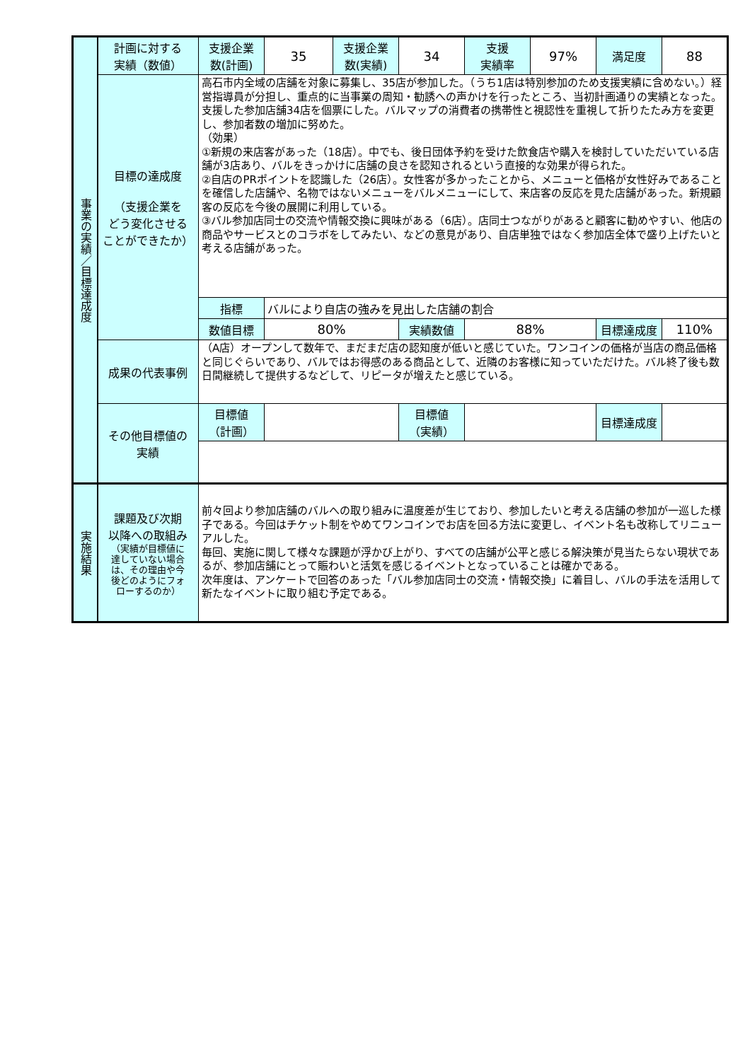| 事業の実績／目標達成度 | 計画に対する 実績（数値） | 支援企業 数(計画) | 35 | 支援企業 数(実績) | 34 | 支援 実績率 | 97% | 満足度 | 88 |
| | 目標の達成度 （支援企業を どう変化させる ことができたか） | 高石市内全域の店舗を対象に募集し、35店が参加した。（うち1店は特別参加のため支援実績に含めない。）経営指導員が分担し、重点的に当事業の周知・勧誘への声かけを行ったところ、当初計画通りの実績となった。支援した参加店舗34店を個票にした。バルマップの消費者の携帯性と視認性を重視して折りたたみ方を変更し、参加者数の増加に努めた。 （効果） ①新規の来店客があった（18店）。中でも、後日団体予約を受けた飲食店や購入を検討していただいている店舗が3店あり、バルをきっかけに店舗の良さを認知されるという直接的な効果が得られた。 ②自店のPRポイントを認識した（26店）。女性客が多かったことから、メニューと価格が女性好みであることを確信した店舗や、名物ではないメニューをバルメニューにして、来店客の反応を見た店舗があった。新規顧客の反応を今後の展開に利用している。 ③バル参加店同士の交流や情報交換に興味がある（6店）。店同士つながりがあると顧客に勧めやすい、他店の商品やサービスとのコラボをしてみたい、などの意見があり、自店単独ではなく参加店全体で盛り上げたいと考える店舗があった。 | | | | | | | |
| | | 指標 | バルにより自店の強みを見出した店舗の割合 | | | | | | |
| | | 数値目標 | 80% | | 実績数値 | 88% | | 目標達成度 | 110% |
| | 成果の代表事例 | （A店）オープンして数年で、まだまだ店の認知度が低いと感じていた。ワンコインの価格が当店の商品価格と同じぐらいであり、バルではお得感のある商品として、近隣のお客様に知っていただけた。バル終了後も数日間継続して提供するなどして、リピータが増えたと感じている。 | | | | | | | |
| | その他目標値の 実績 | 目標値 （計画） | | | 目標値 （実績） | | | 目標達成度 | |
| 実施結果 | 課題及び次期 以降への取組み （実績が目標値に 達していない場合 は、その理由や今 後どのようにフォ ローするのか） | 前々回より参加店舗のバルへの取り組みに温度差が生じており、参加したいと考える店舗の参加が一巡した様子である。今回はチケット制をやめてワンコインでお店を回る方法に変更し、イベント名も改称してリニューアルした。 毎回、実施に関して様々な課題が浮かび上がり、すべての店舗が公平と感じる解決策が見当たらない現状であるが、参加店舗にとって賑わいと活気を感じるイベントとなっていることは確かである。 次年度は、アンケートで回答のあった「バル参加店同士の交流・情報交換」に着目し、バルの手法を活用して新たなイベントに取り組む予定である。 | | | | | | | |